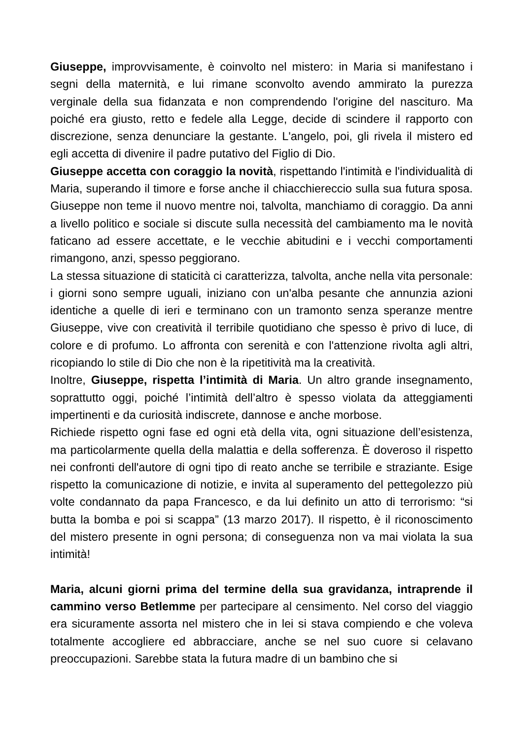Giuseppe, improvvisamente, è coinvolto nel mistero: in Maria si manifestano i segni della maternità, e lui rimane sconvolto avendo ammirato la purezza verginale della sua fidanzata e non comprendendo l'origine del nascituro. Ma poiché era giusto, retto e fedele alla Legge, decide di scindere il rapporto con discrezione, senza denunciare la gestante. L'angelo, poi, gli rivela il mistero ed egli accetta di divenire il padre putativo del Figlio di Dio.
Giuseppe accetta con coraggio la novità, rispettando l'intimità e l'individualità di Maria, superando il timore e forse anche il chiacchiereccio sulla sua futura sposa. Giuseppe non teme il nuovo mentre noi, talvolta, manchiamo di coraggio. Da anni a livello politico e sociale si discute sulla necessità del cambiamento ma le novità faticano ad essere accettate, e le vecchie abitudini e i vecchi comportamenti rimangono, anzi, spesso peggiorano.
La stessa situazione di staticità ci caratterizza, talvolta, anche nella vita personale: i giorni sono sempre uguali, iniziano con un'alba pesante che annunzia azioni identiche a quelle di ieri e terminano con un tramonto senza speranze mentre Giuseppe, vive con creatività il terribile quotidiano che spesso è privo di luce, di colore e di profumo. Lo affronta con serenità e con l'attenzione rivolta agli altri, ricopiando lo stile di Dio che non è la ripetitività ma la creatività.
Inoltre, Giuseppe, rispetta l’intimità di Maria. Un altro grande insegnamento, soprattutto oggi, poiché l’intimità dell’altro è spesso violata da atteggiamenti impertinenti e da curiosità indiscrete, dannose e anche morbose.
Richiede rispetto ogni fase ed ogni età della vita, ogni situazione dell’esistenza, ma particolarmente quella della malattia e della sofferenza. È doveroso il rispetto nei confronti dell'autore di ogni tipo di reato anche se terribile e straziante. Esige rispetto la comunicazione di notizie, e invita al superamento del pettegolezzo più volte condannato da papa Francesco, e da lui definito un atto di terrorismo: “si butta la bomba e poi si scappa” (13 marzo 2017). Il rispetto, è il riconoscimento del mistero presente in ogni persona; di conseguenza non va mai violata la sua intimità!
Maria, alcuni giorni prima del termine della sua gravidanza, intraprende il cammino verso Betlemme per partecipare al censimento. Nel corso del viaggio era sicuramente assorta nel mistero che in lei si stava compiendo e che voleva totalmente accogliere ed abbracciare, anche se nel suo cuore si celavano preoccupazioni. Sarebbe stata la futura madre di un bambino che si